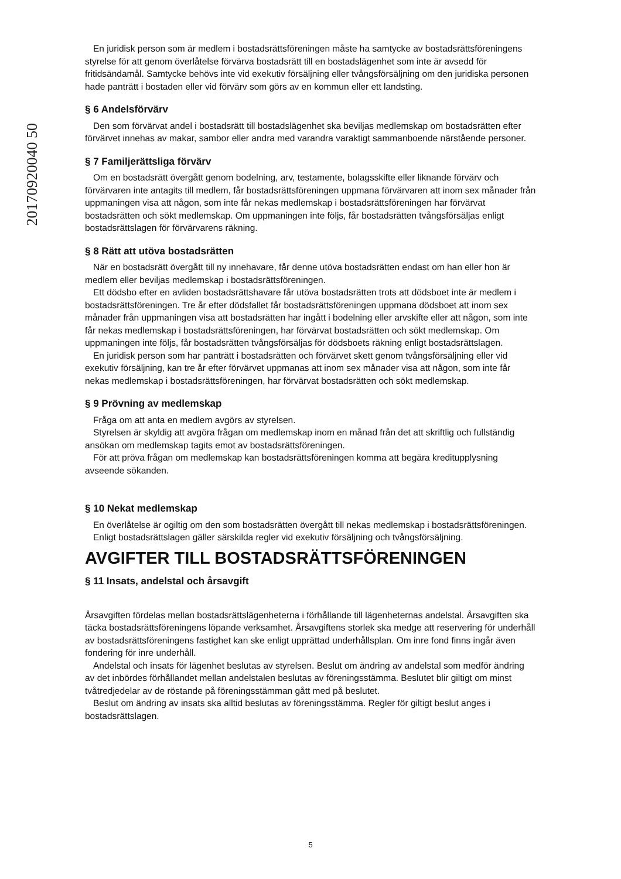20170920040 50
En juridisk person som är medlem i bostadsrättsföreningen måste ha samtycke av bostadsrättsföreningens styrelse för att genom överlåtelse förvärva bostadsrätt till en bostadslägenhet som inte är avsedd för fritidsändamål. Samtycke behövs inte vid exekutiv försäljning eller tvångsförsäljning om den juridiska personen hade panträtt i bostaden eller vid förvärv som görs av en kommun eller ett landsting.
§ 6 Andelsförvärv
Den som förvärvat andel i bostadsrätt till bostadslägenhet ska beviljas medlemskap om bostadsrätten efter förvärvet innehas av makar, sambor eller andra med varandra varaktigt sammanboende närstående personer.
§ 7 Familjerättsliga förvärv
Om en bostadsrätt övergått genom bodelning, arv, testamente, bolagsskifte eller liknande förvärv och förvärvaren inte antagits till medlem, får bostadsrättsföreningen uppmana förvärvaren att inom sex månader från uppmaningen visa att någon, som inte får nekas medlemskap i bostadsrättsföreningen har förvärvat bostadsrätten och sökt medlemskap. Om uppmaningen inte följs, får bostadsrätten tvångsförsäljas enligt bostadsrättslagen för förvärvarens räkning.
§ 8 Rätt att utöva bostadsrätten
När en bostadsrätt övergått till ny innehavare, får denne utöva bostadsrätten endast om han eller hon är medlem eller beviljas medlemskap i bostadsrättsföreningen.
Ett dödsbo efter en avliden bostadsrättshavare får utöva bostadsrätten trots att dödsboet inte är medlem i bostadsrättsföreningen. Tre år efter dödsfallet får bostadsrättsföreningen uppmana dödsboet att inom sex månader från uppmaningen visa att bostadsrätten har ingått i bodelning eller arvskifte eller att någon, som inte får nekas medlemskap i bostadsrättsföreningen, har förvärvat bostadsrätten och sökt medlemskap. Om uppmaningen inte följs, får bostadsrätten tvångsförsäljas för dödsboets räkning enligt bostadsrättslagen.
En juridisk person som har panträtt i bostadsrätten och förvärvet skett genom tvångsförsäljning eller vid exekutiv försäljning, kan tre år efter förvärvet uppmanas att inom sex månader visa att någon, som inte får nekas medlemskap i bostadsrättsföreningen, har förvärvat bostadsrätten och sökt medlemskap.
§ 9 Prövning av medlemskap
Fråga om att anta en medlem avgörs av styrelsen.
Styrelsen är skyldig att avgöra frågan om medlemskap inom en månad från det att skriftlig och fullständig ansökan om medlemskap tagits emot av bostadsrättsföreningen.
För att pröva frågan om medlemskap kan bostadsrättsföreningen komma att begära kreditupplysning avseende sökanden.
§ 10 Nekat medlemskap
En överlåtelse är ogiltig om den som bostadsrätten övergått till nekas medlemskap i bostadsrättsföreningen.
Enligt bostadsrättslagen gäller särskilda regler vid exekutiv försäljning och tvångsförsäljning.
AVGIFTER TILL BOSTADSRÄTTSFÖRENINGEN
§ 11 Insats, andelstal och årsavgift
Årsavgiften fördelas mellan bostadsrättslägenheterna i förhållande till lägenheternas andelstal. Årsavgiften ska täcka bostadsrättsföreningens löpande verksamhet. Årsavgiftens storlek ska medge att reservering för underhåll av bostadsrättsföreningens fastighet kan ske enligt upprättad underhållsplan. Om inre fond finns ingår även fondering för inre underhåll.
Andelstal och insats för lägenhet beslutas av styrelsen. Beslut om ändring av andelstal som medför ändring av det inbördes förhållandet mellan andelstalen beslutas av föreningsstämma. Beslutet blir giltigt om minst tvåtredjedelar av de röstande på föreningsstämman gått med på beslutet.
Beslut om ändring av insats ska alltid beslutas av föreningsstämma. Regler för giltigt beslut anges i bostadsrättslagen.
5